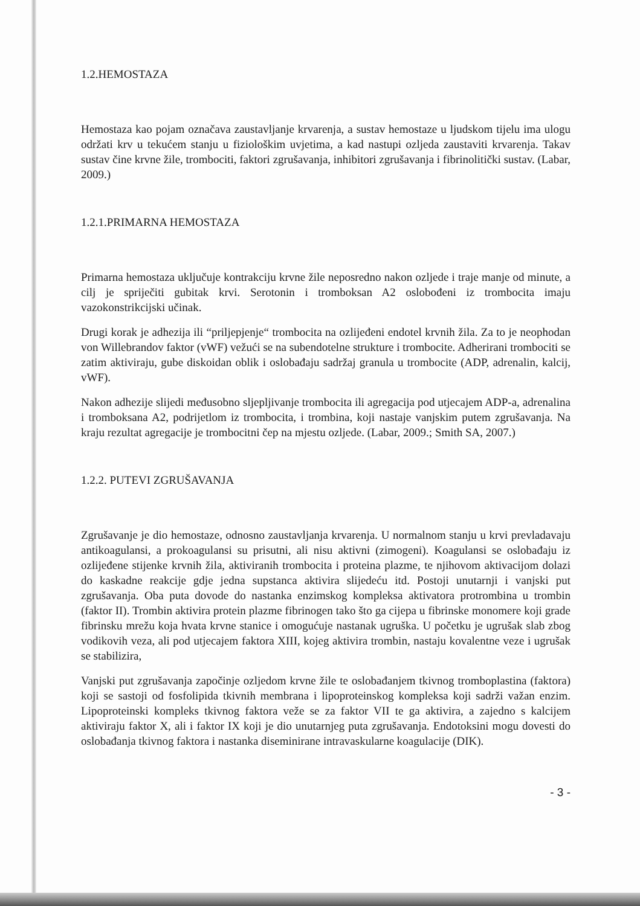1.2.HEMOSTAZA
Hemostaza kao pojam označava zaustavljanje krvarenja, a sustav hemostaze u ljudskom tijelu ima ulogu održati krv u tekućem stanju u fiziološkim uvjetima, a kad nastupi ozljeda zaustaviti krvarenja. Takav sustav čine krvne žile, trombociti, faktori zgrušavanja, inhibitori zgrušavanja i fibrinolitički sustav. (Labar, 2009.)
1.2.1.PRIMARNA HEMOSTAZA
Primarna hemostaza uključuje kontrakciju krvne žile neposredno nakon ozljede i traje manje od minute, a cilj je spriječiti gubitak krvi. Serotonin i tromboksan A2 oslobođeni iz trombocita imaju vazokonstrikcijski učinak.
Drugi korak je adhezija ili “priljepjenje“ trombocita na ozlijeđeni endotel krvnih žila. Za to je neophodan von Willebrandov faktor (vWF) vežući se na subendotelne strukture i trombocite. Adherirani trombociti se zatim aktiviraju, gube diskoidan oblik i oslobađaju sadržaj granula u trombocite (ADP, adrenalin, kalcij, vWF).
Nakon adhezije slijedi međusobno sljepljivanje trombocita ili agregacija pod utjecajem ADP-a, adrenalina i tromboksana A2, podrijetlom iz trombocita, i trombina, koji nastaje vanjskim putem zgrušavanja. Na kraju rezultat agregacije je trombocitni čep na mjestu ozljede. (Labar, 2009.; Smith SA, 2007.)
1.2.2. PUTEVI ZGRUŠAVANJA
Zgrušavanje je dio hemostaze, odnosno zaustavljanja krvarenja. U normalnom stanju u krvi prevladavaju antikoagulansi, a prokoagulansi su prisutni, ali nisu aktivni (zimogeni). Koagulansi se oslobađaju iz ozlijeđene stijenke krvnih žila, aktiviranih trombocita i proteina plazme, te njihovom aktivacijom dolazi do kaskadne reakcije gdje jedna supstanca aktivira slijedeću itd. Postoji unutarnji i vanjski put zgrušavanja. Oba puta dovode do nastanka enzimskog kompleksa aktivatora protrombina u trombin (faktor II). Trombin aktivira protein plazme fibrinogen tako što ga cijepa u fibrinske monomere koji grade fibrinsku mrežu koja hvata krvne stanice i omogućuje nastanak ugruška. U početku je ugrušak slab zbog vodikovih veza, ali pod utjecajem faktora XIII, kojeg aktivira trombin, nastaju kovalentne veze i ugrušak se stabilizira,
Vanjski put zgrušavanja započinje ozljedom krvne žile te oslobađanjem tkivnog tromboplastina (faktora) koji se sastoji od fosfolipida tkivnih membrana i lipoproteinskog kompleksa koji sadrži važan enzim. Lipoproteinski kompleks tkivnog faktora veže se za faktor VII te ga aktivira, a zajedno s kalcijem aktiviraju faktor X, ali i faktor IX koji je dio unutarnjeg puta zgrušavanja. Endotoksini mogu dovesti do oslobađanja tkivnog faktora i nastanka diseminirane intravaskularne koagulacije (DIK).
- 3 -